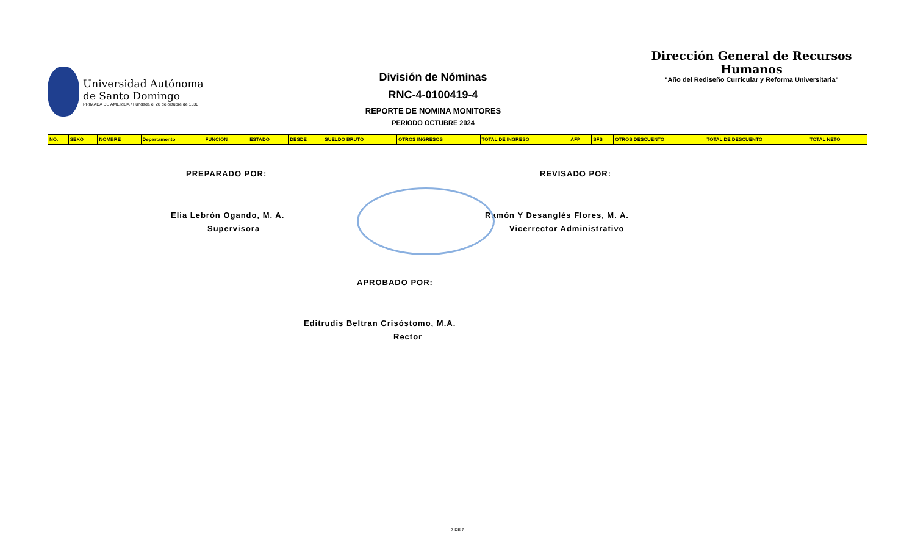Universidad Autónoma
de Santo Domingo
PRIMADA DE AMERICA / Fundada el 28 de octubre de 1538
División de Nóminas
RNC-4-0100419-4
REPORTE DE NOMINA MONITORES
PERIODO OCTUBRE 2024
Dirección General de Recursos Humanos
"Año del Rediseño Curricular y Reforma Universitaria"
| NO. | SEXO | NOMBRE | Departamento | FUNCION | ESTADO | DESDE | SUELDO BRUTO | OTROS INGRESOS | TOTAL DE INGRESO | AFP | SFS | OTROS DESCUENTO | TOTAL DE DESCUENTO | TOTAL NETO |
| --- | --- | --- | --- | --- | --- | --- | --- | --- | --- | --- | --- | --- | --- | --- |
PREPARADO POR: REVISADO POR:
Elia Lebrón Ogando, M. A.
Supervisora
Ramón Y Desanglés Flores, M. A.
Vicerrector Administrativo
APROBADO POR:
Editrudis Beltran Crisóstomo, M.A.
Rector
7 DE 7